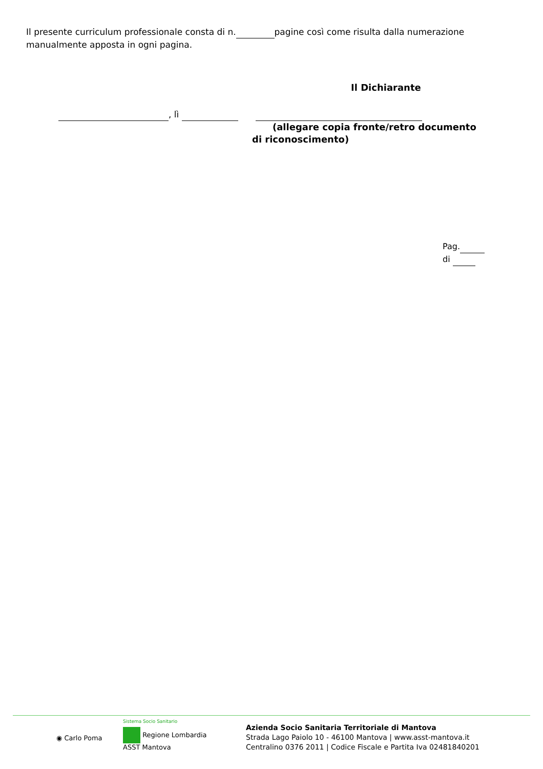Il presente curriculum professionale consta di n. pagine così come risulta dalla numerazione manualmente apposta in ogni pagina.
Il Dichiarante
, lì
(allegare copia fronte/retro documento di riconoscimento)
Pag. di
◉ Carlo Poma
Sistema Socio Sanitario
Regione Lombardia
ASST Mantova
Azienda Socio Sanitaria Territoriale di Mantova
Strada Lago Paiolo 10 - 46100 Mantova | www.asst-mantova.it
Centralino 0376 2011 | Codice Fiscale e Partita Iva 02481840201